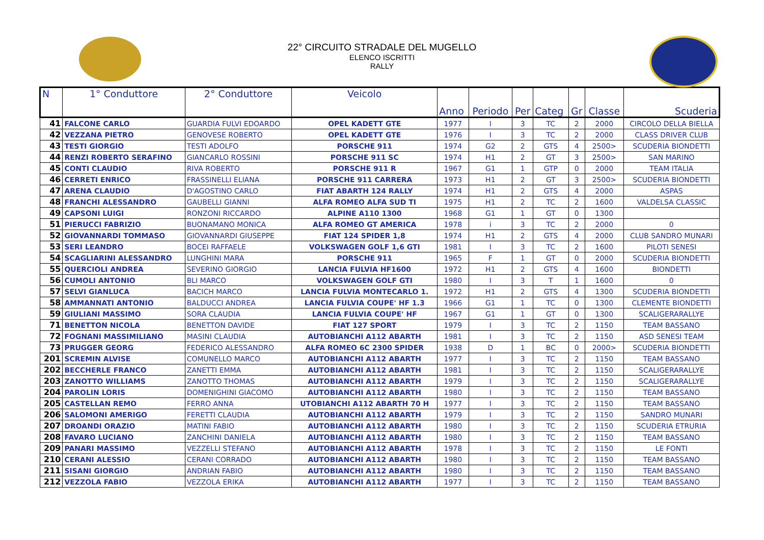22° CIRCUITO STRADALE DEL MUGELLO
ELENCO ISCRITTI
RALLY
| N | 1° Conduttore | 2° Conduttore | Veicolo | Anno | Periodo | Per | Categ | Gr | Classe | Scuderia |
| --- | --- | --- | --- | --- | --- | --- | --- | --- | --- | --- |
| 41 | FALCONE CARLO | GUARDIA FULVI EDOARDO | OPEL KADETT GTE | 1977 | I | 3 | TC | 2 | 2000 | CIRCOLO DELLA BIELLA |
| 42 | VEZZANA PIETRO | GENOVESE ROBERTO | OPEL KADETT GTE | 1976 | I | 3 | TC | 2 | 2000 | CLASS DRIVER CLUB |
| 43 | TESTI GIORGIO | TESTI ADOLFO | PORSCHE 911 | 1974 | G2 | 2 | GTS | 4 | 2500> | SCUDERIA BIONDETTI |
| 44 | RENZI ROBERTO SERAFINO | GIANCARLO ROSSINI | PORSCHE 911 SC | 1974 | H1 | 2 | GT | 3 | 2500> | SAN MARINO |
| 45 | CONTI CLAUDIO | RIVA ROBERTO | PORSCHE 911 R | 1967 | G1 | 1 | GTP | 0 | 2000 | TEAM ITALIA |
| 46 | CERRETI ENRICO | FRASSINELLI ELIANA | PORSCHE 911 CARRERA | 1973 | H1 | 2 | GT | 3 | 2500> | SCUDERIA BIONDETTI |
| 47 | ARENA CLAUDIO | D'AGOSTINO CARLO | FIAT ABARTH 124 RALLY | 1974 | H1 | 2 | GTS | 4 | 2000 | ASPAS |
| 48 | FRANCHI ALESSANDRO | GAUBELLI GIANNI | ALFA ROMEO ALFA SUD TI | 1975 | H1 | 2 | TC | 2 | 1600 | VALDELSA CLASSIC |
| 49 | CAPSONI LUIGI | RONZONI RICCARDO | ALPINE A110 1300 | 1968 | G1 | 1 | GT | 0 | 1300 | |
| 51 | PIERUCCI FABRIZIO | BUONAMANO MONICA | ALFA ROMEO GT AMERICA | 1978 | i | 3 | TC | 2 | 2000 | 0 |
| 52 | GIOVANNARDI TOMMASO | GIOVANNARDI GIUSEPPE | FIAT 124 SPIDER 1,8 | 1974 | H1 | 2 | GTS | 4 | 2000 | CLUB SANDRO MUNARI |
| 53 | SERI LEANDRO | BOCEI RAFFAELE | VOLKSWAGEN GOLF 1,6 GTI | 1981 | I | 3 | TC | 2 | 1600 | PILOTI SENESI |
| 54 | SCAGLIARINI ALESSANDRO | LUNGHINI MARA | PORSCHE 911 | 1965 | F | 1 | GT | 0 | 2000 | SCUDERIA BIONDETTI |
| 55 | QUERCIOLI ANDREA | SEVERINO GIORGIO | LANCIA FULVIA HF1600 | 1972 | H1 | 2 | GTS | 4 | 1600 | BIONDETTI |
| 56 | CUMOLI ANTONIO | BLI MARCO | VOLKSWAGEN GOLF GTI | 1980 | I | 3 | T | 1 | 1600 | 0 |
| 57 | SELVI GIANLUCA | BACICH MARCO | LANCIA FULVIA MONTECARLO 1. | 1972 | H1 | 2 | GTS | 4 | 1300 | SCUDERIA BIONDETTI |
| 58 | AMMANNATI ANTONIO | BALDUCCI ANDREA | LANCIA FULVIA COUPE' HF 1.3 | 1966 | G1 | 1 | TC | 0 | 1300 | CLEMENTE BIONDETTI |
| 59 | GIULIANI MASSIMO | SORA CLAUDIA | LANCIA FULVIA COUPE' HF | 1967 | G1 | 1 | GT | 0 | 1300 | SCALIGERARALLYE |
| 71 | BENETTON NICOLA | BENETTON DAVIDE | FIAT 127 SPORT | 1979 | I | 3 | TC | 2 | 1150 | TEAM BASSANO |
| 72 | FOGNANI MASSIMILIANO | MASINI CLAUDIA | AUTOBIANCHI A112 ABARTH | 1981 | I | 3 | TC | 2 | 1150 | ASD SENESI TEAM |
| 73 | PRUGGER GEORG | FEDERICO ALESSANDRO | ALFA ROMEO 6C 2300 SPIDER | 1938 | D | 1 | BC | 0 | 2000> | SCUDERIA BIONDETTI |
| 201 | SCREMIN ALVISE | COMUNELLO MARCO | AUTOBIANCHI A112 ABARTH | 1977 | I | 3 | TC | 2 | 1150 | TEAM BASSANO |
| 202 | BECCHERLE FRANCO | ZANETTI EMMA | AUTOBIANCHI A112 ABARTH | 1981 | I | 3 | TC | 2 | 1150 | SCALIGERARALLYE |
| 203 | ZANOTTO WILLIAMS | ZANOTTO THOMAS | AUTOBIANCHI A112 ABARTH | 1979 | I | 3 | TC | 2 | 1150 | SCALIGERARALLYE |
| 204 | PAROLIN LORIS | DOMENIGHINI GIACOMO | AUTOBIANCHI A112 ABARTH | 1980 | I | 3 | TC | 2 | 1150 | TEAM BASSANO |
| 205 | CASTELLAN REMO | FERRO ANNA | UTOBIANCHI A112 ABARTH 70 H | 1977 | I | 3 | TC | 2 | 1150 | TEAM BASSANO |
| 206 | SALOMONI AMERIGO | FERETTI CLAUDIA | AUTOBIANCHI A112 ABARTH | 1979 | I | 3 | TC | 2 | 1150 | SANDRO MUNARI |
| 207 | DROANDI ORAZIO | MATINI FABIO | AUTOBIANCHI A112 ABARTH | 1980 | I | 3 | TC | 2 | 1150 | SCUDERIA ETRURIA |
| 208 | FAVARO LUCIANO | ZANCHINI DANIELA | AUTOBIANCHI A112 ABARTH | 1980 | I | 3 | TC | 2 | 1150 | TEAM BASSANO |
| 209 | PANARI MASSIMO | VEZZELLI STEFANO | AUTOBIANCHI A112 ABARTH | 1978 | I | 3 | TC | 2 | 1150 | LE FONTI |
| 210 | CERANI ALESSIO | CERANI CORRADO | AUTOBIANCHI A112 ABARTH | 1980 | I | 3 | TC | 2 | 1150 | TEAM BASSANO |
| 211 | SISANI GIORGIO | ANDRIAN FABIO | AUTOBIANCHI A112 ABARTH | 1980 | I | 3 | TC | 2 | 1150 | TEAM BASSANO |
| 212 | VEZZOLA FABIO | VEZZOLA ERIKA | AUTOBIANCHI A112 ABARTH | 1977 | I | 3 | TC | 2 | 1150 | TEAM BASSANO |